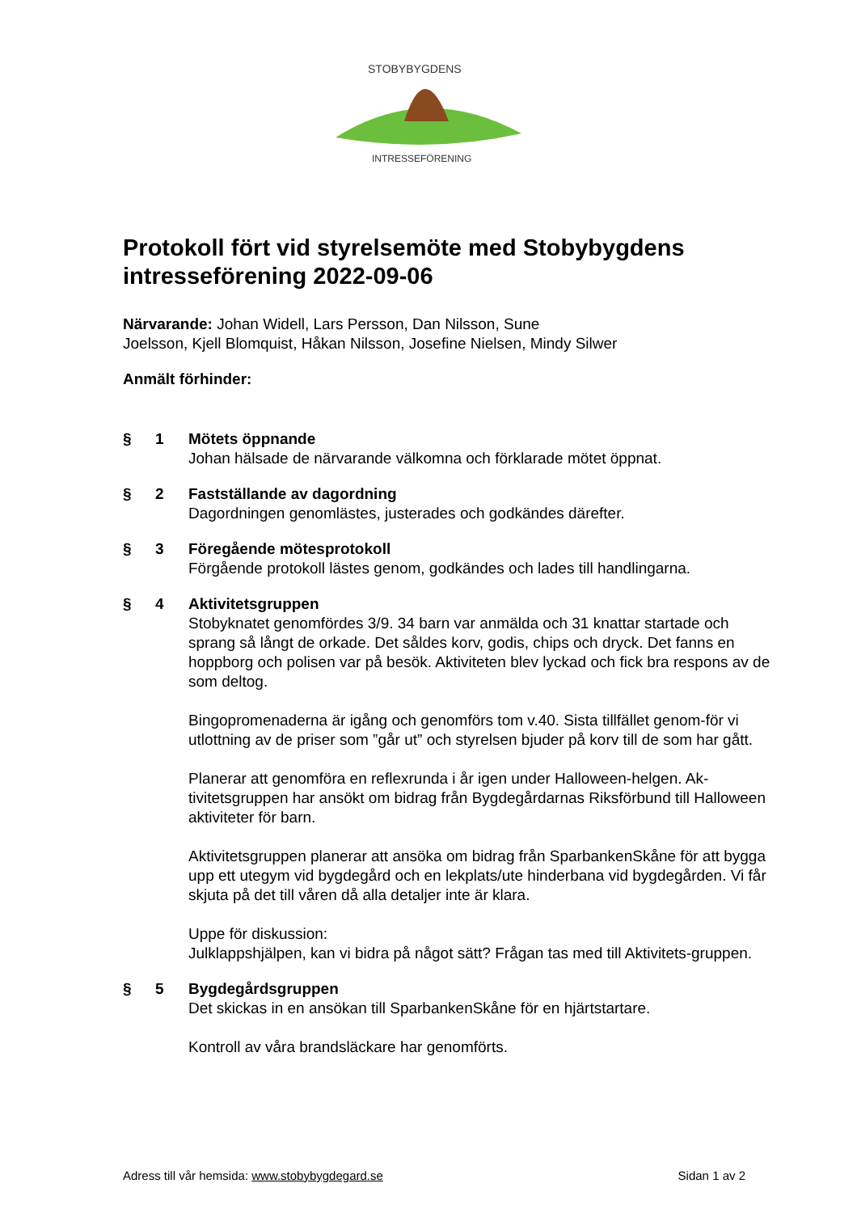STOBYBYGDENS
INTRESSEFÖRENING
Protokoll fört vid styrelsemöte med Stobybygdens intresseförening 2022-09-06
Närvarande: Johan Widell, Lars Persson, Dan Nilsson, Sune
Joelsson, Kjell Blomquist, Håkan Nilsson, Josefine Nielsen, Mindy Silwer
Anmält förhinder:
§ 1 Mötets öppnande
Johan hälsade de närvarande välkomna och förklarade mötet öppnat.
§ 2 Fastställande av dagordning
Dagordningen genomlästes, justerades och godkändes därefter.
§ 3 Föregående mötesprotokoll
Förgående protokoll lästes genom, godkändes och lades till handlingarna.
§ 4 Aktivitetsgruppen
Stobyknatet genomfördes 3/9. 34 barn var anmälda och 31 knattar startade och sprang så långt de orkade. Det såldes korv, godis, chips och dryck. Det fanns en hoppborg och polisen var på besök. Aktiviteten blev lyckad och fick bra respons av de som deltog.
Bingopromenaderna är igång och genomförs tom v.40. Sista tillfället genom-för vi utlottning av de priser som ”går ut” och styrelsen bjuder på korv till de som har gått.
Planerar att genomföra en reflexrunda i år igen under Halloween-helgen. Ak-tivitetsgruppen har ansökt om bidrag från Bygdegårdarnas Riksförbund till Halloween aktiviteter för barn.
Aktivitetsgruppen planerar att ansöka om bidrag från SparbankenSkåne för att bygga upp ett utegym vid bygdegård och en lekplats/ute hinderbana vid bygdegården. Vi får skjuta på det till våren då alla detaljer inte är klara.
Uppe för diskussion:
Julklappshjälpen, kan vi bidra på något sätt? Frågan tas med till Aktivitets-gruppen.
§ 5 Bygdegårdsgruppen
Det skickas in en ansökan till SparbankenSkåne för en hjärtstartare.
Kontroll av våra brandsläckare har genomförts.
Adress till vår hemsida: www.stobybygdegard.se Sidan 1 av 2